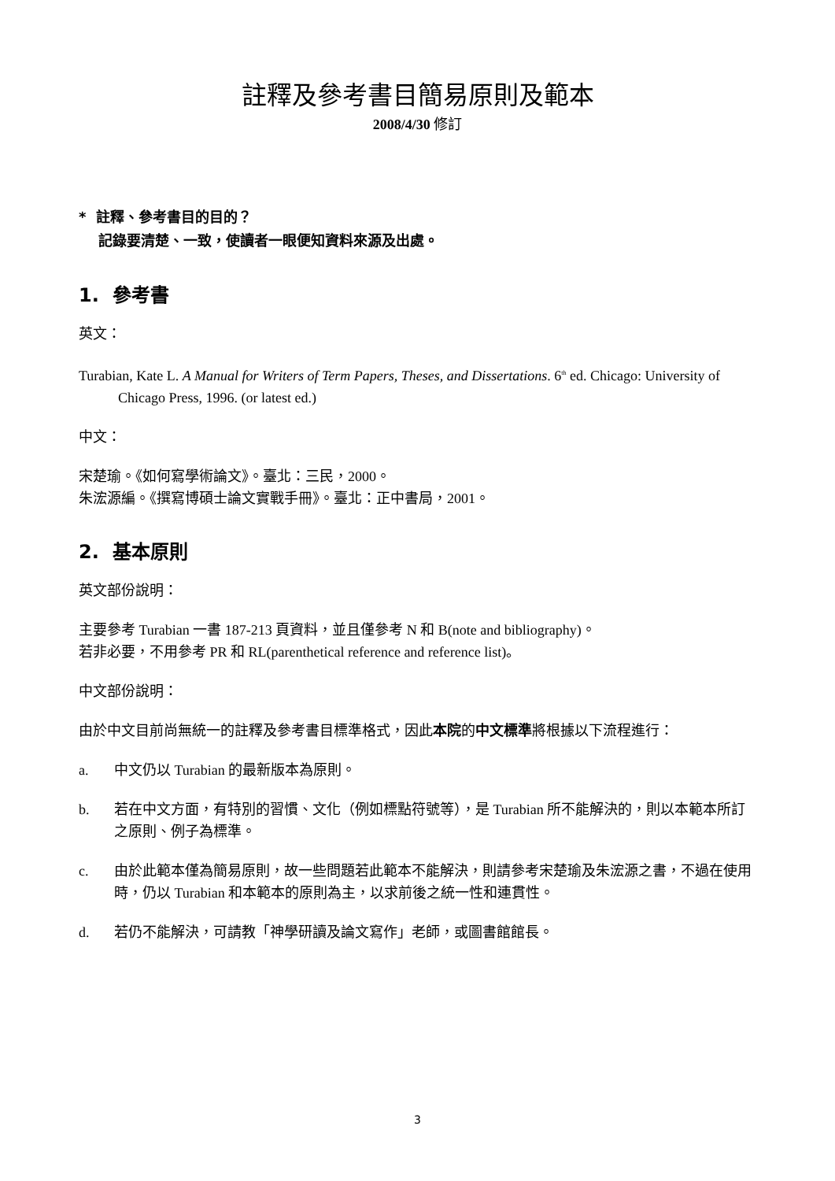註釋及參考書目簡易原則及範本
2008/4/30 修訂
* 註釋、參考書目的目的？
記錄要清楚、一致，使讀者一眼便知資料來源及出處。
1. 參考書
英文：
Turabian, Kate L. A Manual for Writers of Term Papers, Theses, and Dissertations. 6<sup>th</sup> ed. Chicago: University of Chicago Press, 1996. (or latest ed.)
中文：
宋楚瑜。《如何寫學術論文》。臺北：三民，2000。
朱浤源編。《撰寫博碩士論文實戰手冊》。臺北：正中書局，2001。
2. 基本原則
英文部份說明：
主要參考 Turabian 一書 187-213 頁資料，並且僅參考 N 和 B(note and bibliography)。
若非必要，不用參考 PR 和 RL(parenthetical reference and reference list)。
中文部份說明：
由於中文目前尚無統一的註釋及參考書目標準格式，因此本院的中文標準將根據以下流程進行：
a. 中文仍以 Turabian 的最新版本為原則。
b. 若在中文方面，有特別的習慣、文化（例如標點符號等），是 Turabian 所不能解決的，則以本範本所訂之原則、例子為標準。
c. 由於此範本僅為簡易原則，故一些問題若此範本不能解決，則請參考宋楚瑜及朱浤源之書，不過在使用時，仍以 Turabian 和本範本的原則為主，以求前後之統一性和連貫性。
d. 若仍不能解決，可請教「神學研讀及論文寫作」老師，或圖書館館長。
3